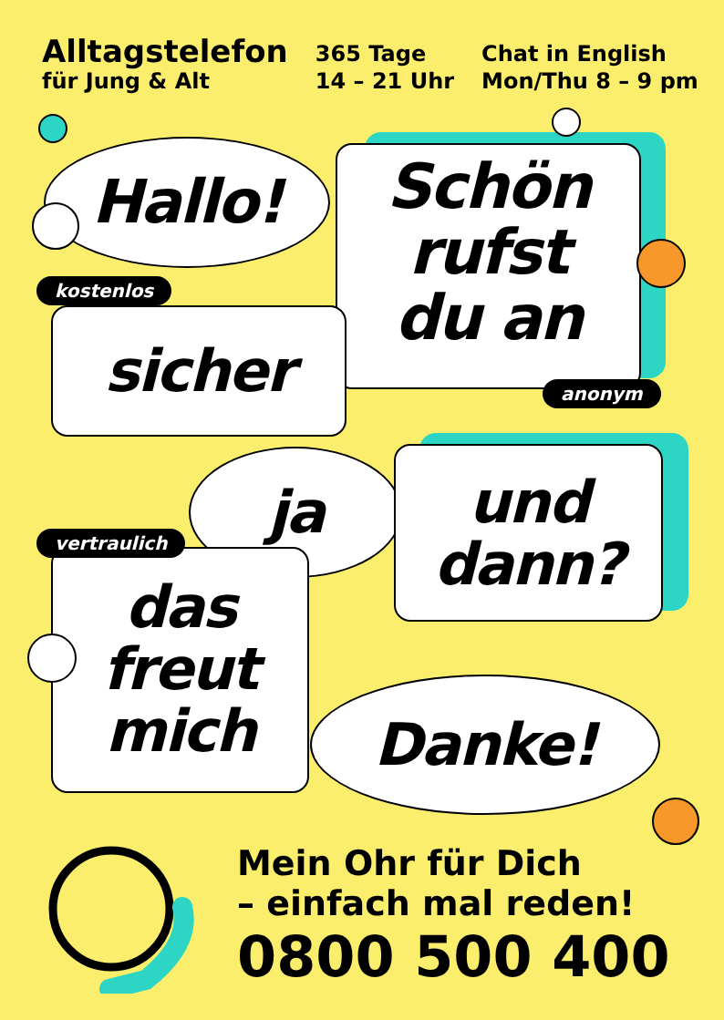Alltagstelefon
für Jung & Alt
365 Tage
14 – 21 Uhr
Chat in English
Mon/Thu 8 – 9 pm
Hallo!
Schön
rufst
du an
sicher
ja
und
dann?
das
freut
mich
Danke!
kostenlos
anonym
vertraulich
Mein Ohr für Dich
– einfach mal reden!
0800 500 400